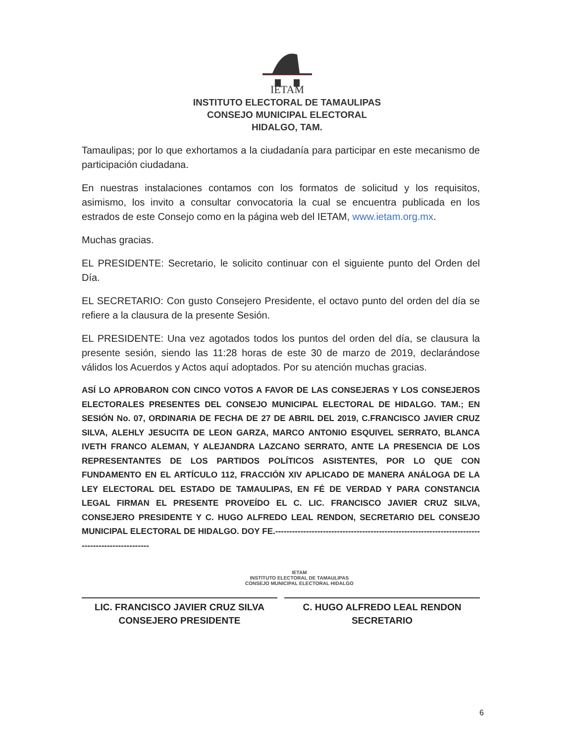IETAM
INSTITUTO ELECTORAL DE TAMAULIPAS
CONSEJO MUNICIPAL ELECTORAL
HIDALGO, TAM.
Tamaulipas; por lo que exhortamos a la ciudadanía para participar en este mecanismo de participación ciudadana.
En nuestras instalaciones contamos con los formatos de solicitud y los requisitos, asimismo, los invito a consultar convocatoria la cual se encuentra publicada en los estrados de este Consejo como en la página web del IETAM, www.ietam.org.mx.
Muchas gracias.
EL PRESIDENTE: Secretario, le solicito continuar con el siguiente punto del Orden del Día.
EL SECRETARIO: Con gusto Consejero Presidente, el octavo punto del orden del día se refiere a la clausura de la presente Sesión.
EL PRESIDENTE: Una vez agotados todos los puntos del orden del día, se clausura la presente sesión, siendo las 11:28 horas de este 30 de marzo de 2019, declarándose válidos los Acuerdos y Actos aquí adoptados. Por su atención muchas gracias.
ASÍ LO APROBARON CON CINCO VOTOS A FAVOR DE LAS CONSEJERAS Y LOS CONSEJEROS ELECTORALES PRESENTES DEL CONSEJO MUNICIPAL ELECTORAL DE HIDALGO. TAM.; EN SESIÓN No. 07, ORDINARIA DE FECHA DE 27 DE ABRIL DEL 2019, C.FRANCISCO JAVIER CRUZ SILVA, ALEHLY JESUCITA DE LEON GARZA, MARCO ANTONIO ESQUIVEL SERRATO, BLANCA IVETH FRANCO ALEMAN, Y ALEJANDRA LAZCANO SERRATO, ANTE LA PRESENCIA DE LOS REPRESENTANTES DE LOS PARTIDOS POLÍTICOS ASISTENTES, POR LO QUE CON FUNDAMENTO EN EL ARTÍCULO 112, FRACCIÓN XIV APLICADO DE MANERA ANÁLOGA DE LA LEY ELECTORAL DEL ESTADO DE TAMAULIPAS, EN FÉ DE VERDAD Y PARA CONSTANCIA LEGAL FIRMAN EL PRESENTE PROVEÍDO EL C. LIC. FRANCISCO JAVIER CRUZ SILVA, CONSEJERO PRESIDENTE Y C. HUGO ALFREDO LEAL RENDON, SECRETARIO DEL CONSEJO MUNICIPAL ELECTORAL DE HIDALGO. DOY FE.-------------------------------------------------------------------------------------------------
IETAM
INSTITUTO ELECTORAL DE TAMAULIPAS
CONSEJO MUNICIPAL ELECTORAL HIDALGO
LIC. FRANCISCO JAVIER CRUZ SILVA
CONSEJERO PRESIDENTE
C. HUGO ALFREDO LEAL RENDON
SECRETARIO
6